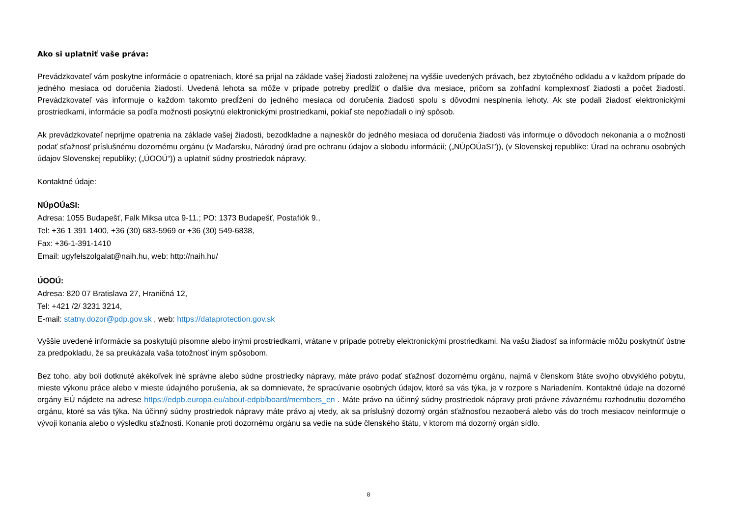Ako si uplatniť vaše práva:
Prevádzkovateľ vám poskytne informácie o opatreniach, ktoré sa prijal na základe vašej žiadosti založenej na vyššie uvedených právach, bez zbytočného odkladu a v každom prípade do jedného mesiaca od doručenia žiadosti. Uvedená lehota sa môže v prípade potreby predĺžiť o ďalšie dva mesiace, pričom sa zohľadní komplexnosť žiadosti a počet žiadostí. Prevádzkovateľ vás informuje o každom takomto predĺžení do jedného mesiaca od doručenia žiadosti spolu s dôvodmi nesplnenia lehoty. Ak ste podali žiadosť elektronickými prostriedkami, informácie sa podľa možnosti poskytnú elektronickými prostriedkami, pokiaľ ste nepožiadali o iný spôsob.
Ak prevádzkovateľ neprijme opatrenia na základe vašej žiadosti, bezodkladne a najneskôr do jedného mesiaca od doručenia žiadosti vás informuje o dôvodoch nekonania a o možnosti podať sťažnosť príslušnému dozornému orgánu (v Maďarsku, Národný úrad pre ochranu údajov a slobodu informácií; („NÚpOÚaSI”)), (v Slovenskej republike: Úrad na ochranu osobných údajov Slovenskej republiky; („ÚOOÚ“)) a uplatniť súdny prostriedok nápravy.
Kontaktné údaje:
NÚpOÚaSI:
Adresa: 1055 Budapešť, Falk Miksa utca 9-11.; PO: 1373 Budapešť, Postafiók 9.,
Tel: +36 1 391 1400, +36 (30) 683-5969 or +36 (30) 549-6838,
Fax: +36-1-391-1410
Email: ugyfelszolgalat@naih.hu, web: http://naih.hu/
ÚOOÚ:
Adresa: 820 07 Bratislava 27, Hraničná 12,
Tel: +421 /2/ 3231 3214,
E-mail: statny.dozor@pdp.gov.sk , web: https://dataprotection.gov.sk
Vyššie uvedené informácie sa poskytujú písomne alebo inými prostriedkami, vrátane v prípade potreby elektronickými prostriedkami. Na vašu žiadosť sa informácie môžu poskytnúť ústne za predpokladu, že sa preukázala vaša totožnosť iným spôsobom.
Bez toho, aby boli dotknuté akékoľvek iné správne alebo súdne prostriedky nápravy, máte právo podať sťažnosť dozornému orgánu, najmä v členskom štáte svojho obvyklého pobytu, mieste výkonu práce alebo v mieste údajného porušenia, ak sa domnievate, že spracúvanie osobných údajov, ktoré sa vás týka, je v rozpore s Nariadením. Kontaktné údaje na dozorné orgány EÚ nájdete na adrese https://edpb.europa.eu/about-edpb/board/members_en . Máte právo na účinný súdny prostriedok nápravy proti právne záväznému rozhodnutiu dozorného orgánu, ktoré sa vás týka. Na účinný súdny prostriedok nápravy máte právo aj vtedy, ak sa príslušný dozorný orgán sťažnosťou nezaoberá alebo vás do troch mesiacov neinformuje o vývoji konania alebo o výsledku sťažnosti. Konanie proti dozornému orgánu sa vedie na súde členského štátu, v ktorom má dozorný orgán sídlo.
8